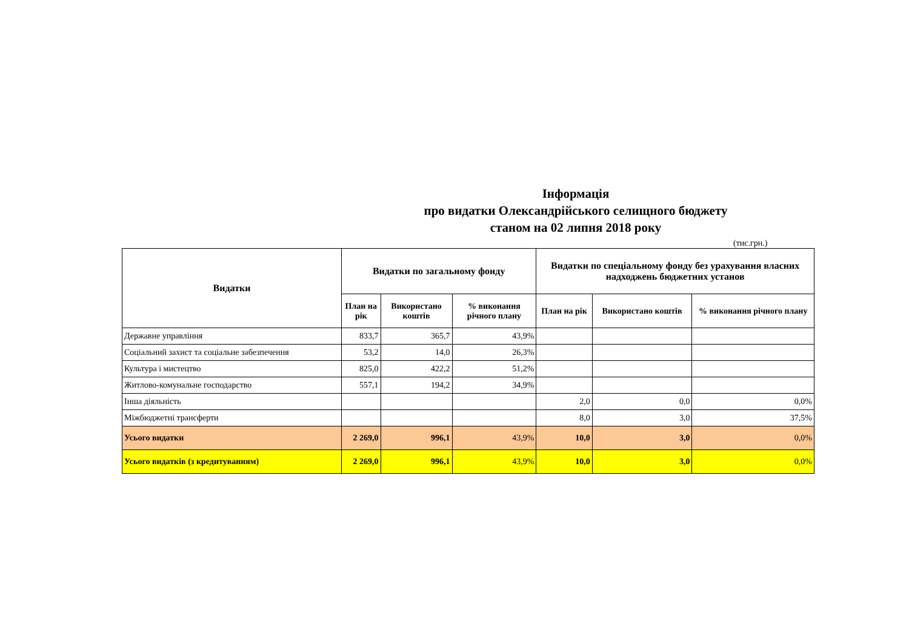Інформація
про видатки Олександрійського селищного бюджету
станом на 02 липня 2018 року
(тис.грн.)
| Видатки | Видатки по загальному фонду | | | Видатки по спеціальному фонду без урахування власних надходжень бюджетних установ | | |
| --- | --- | --- | --- | --- | --- | --- |
| | План на рік | Використано коштів | % виконання річного плану | План на рік | Використано коштів | % виконання річного плану |
| Державне управління | 833,7 | 365,7 | 43,9% | | | |
| Соціальний захист та соціальне забезпечення | 53,2 | 14,0 | 26,3% | | | |
| Культура і мистецтво | 825,0 | 422,2 | 51,2% | | | |
| Житлово-комунальне господарство | 557,1 | 194,2 | 34,9% | | | |
| Інша діяльність | | | | 2,0 | 0,0 | 0,0% |
| Міжбюджетні трансферти | | | | 8,0 | 3,0 | 37,5% |
| Усього видатки | 2 269,0 | 996,1 | 43,9% | 10,0 | 3,0 | 0,0% |
| Усього видатків (з кредитуванням) | 2 269,0 | 996,1 | 43,9% | 10,0 | 3,0 | 0,0% |